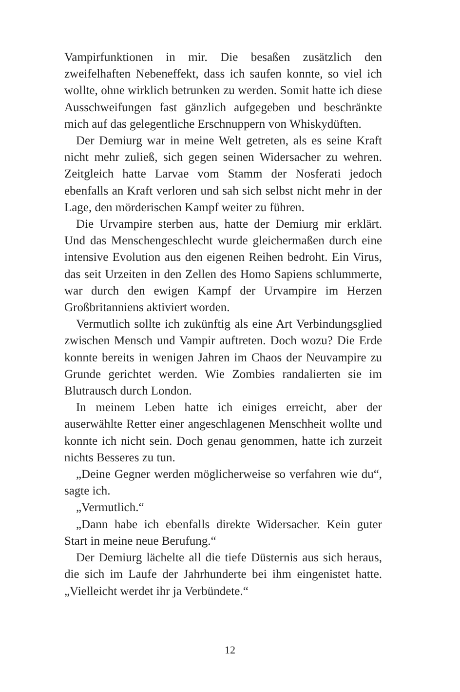Vampirfunktionen in mir. Die besaßen zusätzlich den zweifelhaften Nebeneffekt, dass ich saufen konnte, so viel ich wollte, ohne wirklich betrunken zu werden. Somit hatte ich diese Ausschweifungen fast gänzlich aufgegeben und beschränkte mich auf das gelegentliche Erschnuppern von Whiskydüften.
Der Demiurg war in meine Welt getreten, als es seine Kraft nicht mehr zuließ, sich gegen seinen Widersacher zu wehren. Zeitgleich hatte Larvae vom Stamm der Nosferati jedoch ebenfalls an Kraft verloren und sah sich selbst nicht mehr in der Lage, den mörderischen Kampf weiter zu führen.
Die Urvampire sterben aus, hatte der Demiurg mir erklärt. Und das Menschengeschlecht wurde gleichermaßen durch eine intensive Evolution aus den eigenen Reihen bedroht. Ein Virus, das seit Urzeiten in den Zellen des Homo Sapiens schlummerte, war durch den ewigen Kampf der Urvampire im Herzen Großbritanniens aktiviert worden.
Vermutlich sollte ich zukünftig als eine Art Verbindungsglied zwischen Mensch und Vampir auftreten. Doch wozu? Die Erde konnte bereits in wenigen Jahren im Chaos der Neuvampire zu Grunde gerichtet werden. Wie Zombies randalierten sie im Blutrausch durch London.
In meinem Leben hatte ich einiges erreicht, aber der auserwählte Retter einer angeschlagenen Menschheit wollte und konnte ich nicht sein. Doch genau genommen, hatte ich zurzeit nichts Besseres zu tun.
„Deine Gegner werden möglicherweise so verfahren wie du“, sagte ich.
„Vermutlich.“
„Dann habe ich ebenfalls direkte Widersacher. Kein guter Start in meine neue Berufung.“
Der Demiurg lächelte all die tiefe Düsternis aus sich heraus, die sich im Laufe der Jahrhunderte bei ihm eingenistet hatte. „Vielleicht werdet ihr ja Verbündete.“
12